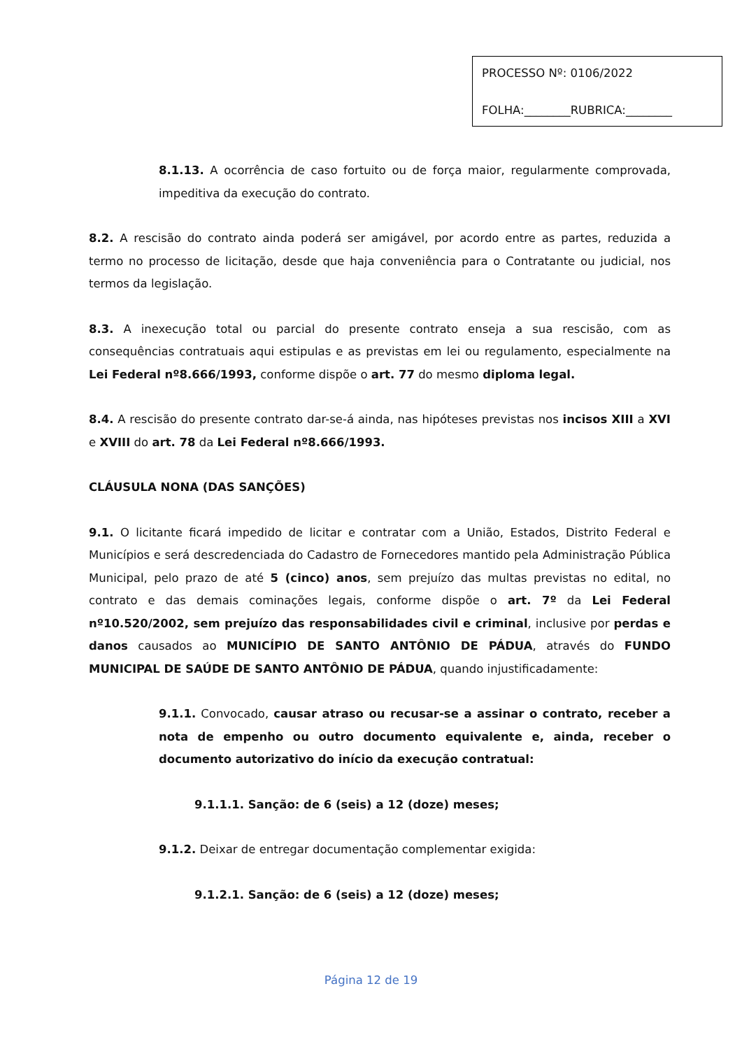PROCESSO Nº: 0106/2022
FOLHA:________RUBRICA:________
8.1.13. A ocorrência de caso fortuito ou de força maior, regularmente comprovada, impeditiva da execução do contrato.
8.2. A rescisão do contrato ainda poderá ser amigável, por acordo entre as partes, reduzida a termo no processo de licitação, desde que haja conveniência para o Contratante ou judicial, nos termos da legislação.
8.3. A inexecução total ou parcial do presente contrato enseja a sua rescisão, com as consequências contratuais aqui estipulas e as previstas em lei ou regulamento, especialmente na Lei Federal nº8.666/1993, conforme dispõe o art. 77 do mesmo diploma legal.
8.4. A rescisão do presente contrato dar-se-á ainda, nas hipóteses previstas nos incisos XIII a XVI e XVIII do art. 78 da Lei Federal nº8.666/1993.
CLÁUSULA NONA (DAS SANÇÕES)
9.1. O licitante ficará impedido de licitar e contratar com a União, Estados, Distrito Federal e Municípios e será descredenciada do Cadastro de Fornecedores mantido pela Administração Pública Municipal, pelo prazo de até 5 (cinco) anos, sem prejuízo das multas previstas no edital, no contrato e das demais cominações legais, conforme dispõe o art. 7º da Lei Federal nº10.520/2002, sem prejuízo das responsabilidades civil e criminal, inclusive por perdas e danos causados ao MUNICÍPIO DE SANTO ANTÔNIO DE PÁDUA, através do FUNDO MUNICIPAL DE SAÚDE DE SANTO ANTÔNIO DE PÁDUA, quando injustificadamente:
9.1.1. Convocado, causar atraso ou recusar-se a assinar o contrato, receber a nota de empenho ou outro documento equivalente e, ainda, receber o documento autorizativo do início da execução contratual:
9.1.1.1. Sanção: de 6 (seis) a 12 (doze) meses;
9.1.2. Deixar de entregar documentação complementar exigida:
9.1.2.1. Sanção: de 6 (seis) a 12 (doze) meses;
Página 12 de 19